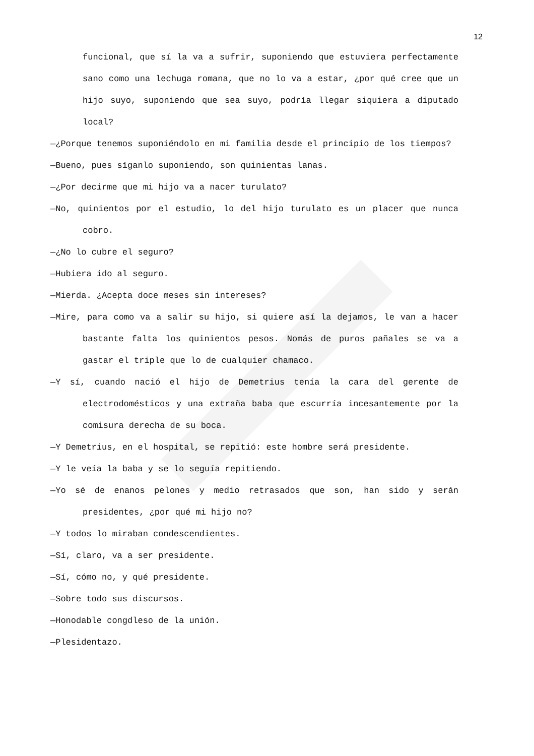12
funcional, que sí la va a sufrir, suponiendo que estuviera perfectamente sano como una lechuga romana, que no lo va a estar, ¿por qué cree que un hijo suyo, suponiendo que sea suyo, podría llegar siquiera a diputado local?
—¿Porque tenemos suponiéndolo en mi familia desde el principio de los tiempos?
—Bueno, pues síganlo suponiendo, son quinientas lanas.
—¿Por decirme que mi hijo va a nacer turulato?
—No, quinientos por el estudio, lo del hijo turulato es un placer que nunca cobro.
—¿No lo cubre el seguro?
—Hubiera ido al seguro.
—Mierda. ¿Acepta doce meses sin intereses?
—Mire, para como va a salir su hijo, si quiere así la dejamos, le van a hacer bastante falta los quinientos pesos. Nomás de puros pañales se va a gastar el triple que lo de cualquier chamaco.
—Y sí, cuando nació el hijo de Demetrius tenía la cara del gerente de electrodomésticos y una extraña baba que escurría incesantemente por la comisura derecha de su boca.
—Y Demetrius, en el hospital, se repitió: este hombre será presidente.
—Y le veía la baba y se lo seguía repitiendo.
—Yo sé de enanos pelones y medio retrasados que son, han sido y serán presidentes, ¿por qué mi hijo no?
—Y todos lo miraban condescendientes.
—Sí, claro, va a ser presidente.
—Sí, cómo no, y qué presidente.
—Sobre todo sus discursos.
—Honodable congdleso de la unión.
—Plesidentazo.